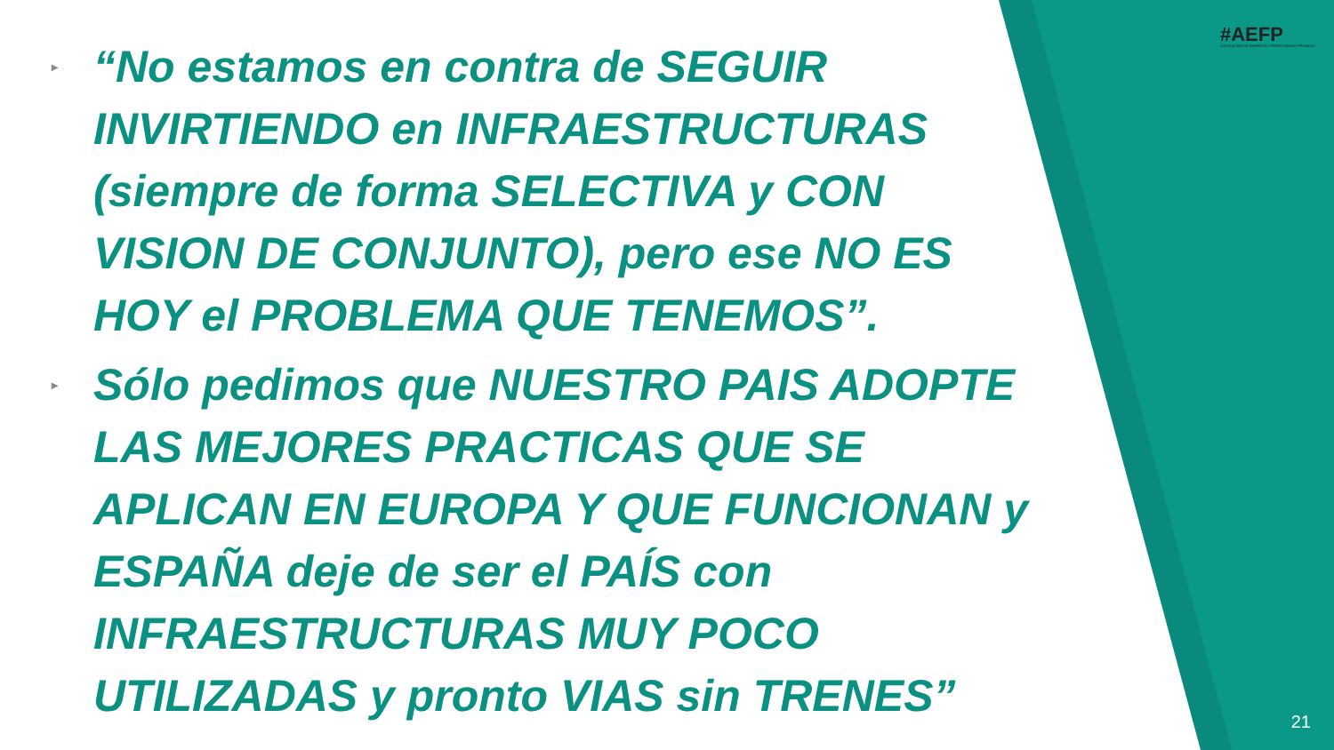#AEFP
ASOCIACIÓN DE EMPRESAS FERROVIARIAS PRIVADAS
▸ “No estamos en contra de SEGUIR INVIRTIENDO en INFRAESTRUCTURAS (siempre de forma SELECTIVA y CON VISION DE CONJUNTO), pero ese NO ES HOY el PROBLEMA QUE TENEMOS”.
▸ Sólo pedimos que NUESTRO PAIS ADOPTE LAS MEJORES PRACTICAS QUE SE APLICAN EN EUROPA Y QUE FUNCIONAN y ESPAÑA deje de ser el PAÍS con INFRAESTRUCTURAS MUY POCO UTILIZADAS y pronto VIAS sin TRENES”
21